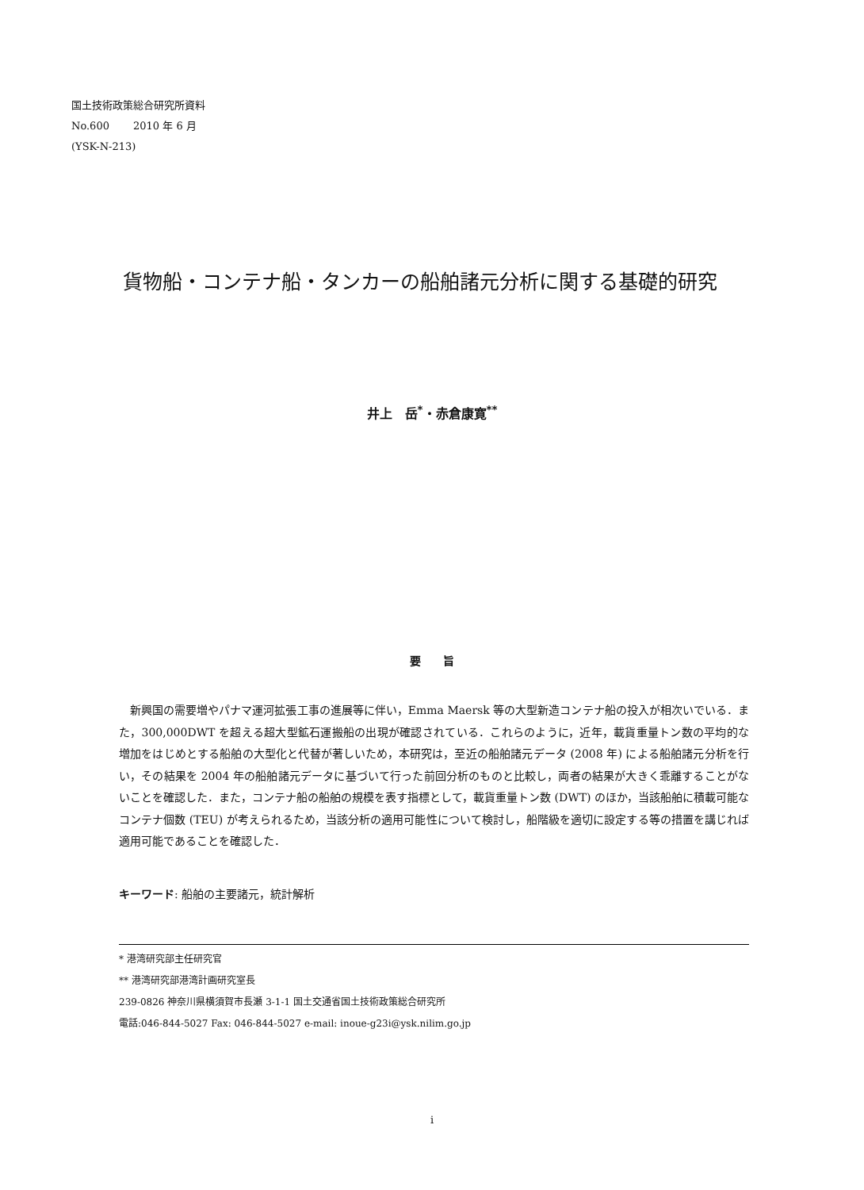国土技術政策総合研究所資料
No.600　　 2010 年 6 月
(YSK-N-213)
貨物船・コンテナ船・タンカーの船舶諸元分析に関する基礎的研究
井上　岳<sup>*</sup>・赤倉康寛<sup>**</sup>
要　　旨
新興国の需要増やパナマ運河拡張工事の進展等に伴い，Emma Maersk 等の大型新造コンテナ船の投入が相次いでいる．また，300,000DWT を超える超大型鉱石運搬船の出現が確認されている．これらのように，近年，載貨重量トン数の平均的な増加をはじめとする船舶の大型化と代替が著しいため，本研究は，至近の船舶諸元データ (2008 年) による船舶諸元分析を行い，その結果を 2004 年の船舶諸元データに基づいて行った前回分析のものと比較し，両者の結果が大きく乖離することがないことを確認した．また，コンテナ船の船舶の規模を表す指標として，載貨重量トン数 (DWT) のほか，当該船舶に積載可能なコンテナ個数 (TEU) が考えられるため，当該分析の適用可能性について検討し，船階級を適切に設定する等の措置を講じれば適用可能であることを確認した．
キーワード: 船舶の主要諸元，統計解析
* 港湾研究部主任研究官
** 港湾研究部港湾計画研究室長
239-0826 神奈川県横須賀市長瀬 3-1-1 国土交通省国土技術政策総合研究所
電話:046-844-5027 Fax: 046-844-5027 e-mail: inoue-g23i@ysk.nilim.go.jp
i